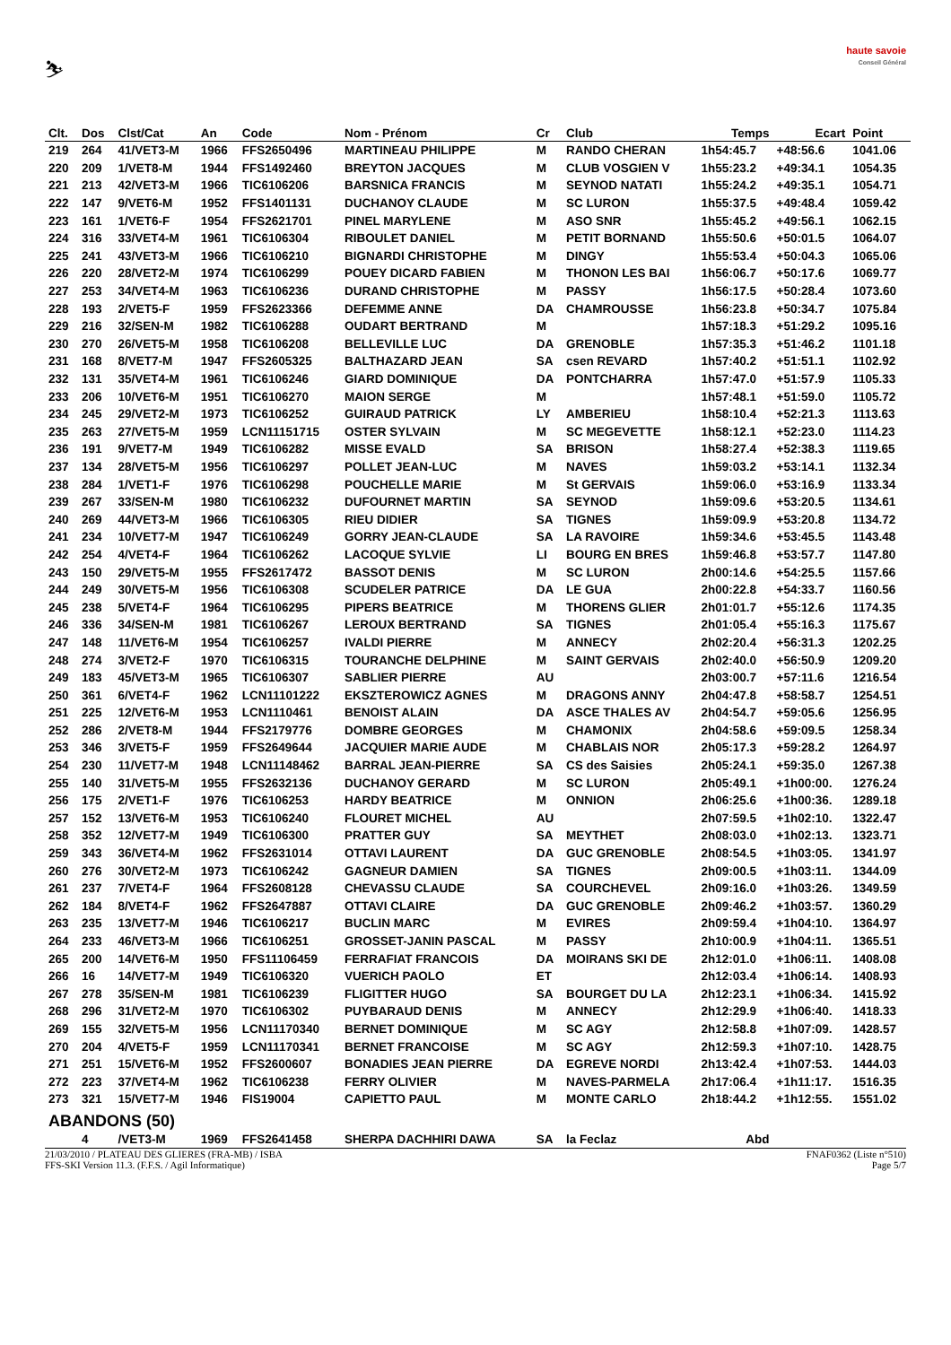⛷
haute savoie
Conseil Général
| Clt. | Dos | Clst/Cat | An | Code | Nom - Prénom | Cr | Club | Temps | Ecart | Point |
| --- | --- | --- | --- | --- | --- | --- | --- | --- | --- | --- |
| 219 | 264 | 41/VET3-M | 1966 | FFS2650496 | MARTINEAU PHILIPPE | M | RANDO CHERAN | 1h54:45.7 | +48:56.6 | 1041.06 |
| 220 | 209 | 1/VET8-M | 1944 | FFS1492460 | BREYTON JACQUES | M | CLUB VOSGIEN V | 1h55:23.2 | +49:34.1 | 1054.35 |
| 221 | 213 | 42/VET3-M | 1966 | TIC6106206 | BARSNICA FRANCIS | M | SEYNOD NATATI | 1h55:24.2 | +49:35.1 | 1054.71 |
| 222 | 147 | 9/VET6-M | 1952 | FFS1401131 | DUCHANOY CLAUDE | M | SC LURON | 1h55:37.5 | +49:48.4 | 1059.42 |
| 223 | 161 | 1/VET6-F | 1954 | FFS2621701 | PINEL MARYLENE | M | ASO SNR | 1h55:45.2 | +49:56.1 | 1062.15 |
| 224 | 316 | 33/VET4-M | 1961 | TIC6106304 | RIBOULET DANIEL | M | PETIT BORNAND | 1h55:50.6 | +50:01.5 | 1064.07 |
| 225 | 241 | 43/VET3-M | 1966 | TIC6106210 | BIGNARDI CHRISTOPHE | M | DINGY | 1h55:53.4 | +50:04.3 | 1065.06 |
| 226 | 220 | 28/VET2-M | 1974 | TIC6106299 | POUEY DICARD FABIEN | M | THONON LES BAI | 1h56:06.7 | +50:17.6 | 1069.77 |
| 227 | 253 | 34/VET4-M | 1963 | TIC6106236 | DURAND CHRISTOPHE | M | PASSY | 1h56:17.5 | +50:28.4 | 1073.60 |
| 228 | 193 | 2/VET5-F | 1959 | FFS2623366 | DEFEMME ANNE | DA | CHAMROUSSE | 1h56:23.8 | +50:34.7 | 1075.84 |
| 229 | 216 | 32/SEN-M | 1982 | TIC6106288 | OUDART BERTRAND | M | | 1h57:18.3 | +51:29.2 | 1095.16 |
| 230 | 270 | 26/VET5-M | 1958 | TIC6106208 | BELLEVILLE LUC | DA | GRENOBLE | 1h57:35.3 | +51:46.2 | 1101.18 |
| 231 | 168 | 8/VET7-M | 1947 | FFS2605325 | BALTHAZARD JEAN | SA | csen REVARD | 1h57:40.2 | +51:51.1 | 1102.92 |
| 232 | 131 | 35/VET4-M | 1961 | TIC6106246 | GIARD DOMINIQUE | DA | PONTCHARRA | 1h57:47.0 | +51:57.9 | 1105.33 |
| 233 | 206 | 10/VET6-M | 1951 | TIC6106270 | MAION SERGE | M | | 1h57:48.1 | +51:59.0 | 1105.72 |
| 234 | 245 | 29/VET2-M | 1973 | TIC6106252 | GUIRAUD PATRICK | LY | AMBERIEU | 1h58:10.4 | +52:21.3 | 1113.63 |
| 235 | 263 | 27/VET5-M | 1959 | LCN11151715 | OSTER SYLVAIN | M | SC MEGEVETTE | 1h58:12.1 | +52:23.0 | 1114.23 |
| 236 | 191 | 9/VET7-M | 1949 | TIC6106282 | MISSE EVALD | SA | BRISON | 1h58:27.4 | +52:38.3 | 1119.65 |
| 237 | 134 | 28/VET5-M | 1956 | TIC6106297 | POLLET JEAN-LUC | M | NAVES | 1h59:03.2 | +53:14.1 | 1132.34 |
| 238 | 284 | 1/VET1-F | 1976 | TIC6106298 | POUCHELLE MARIE | M | St GERVAIS | 1h59:06.0 | +53:16.9 | 1133.34 |
| 239 | 267 | 33/SEN-M | 1980 | TIC6106232 | DUFOURNET MARTIN | SA | SEYNOD | 1h59:09.6 | +53:20.5 | 1134.61 |
| 240 | 269 | 44/VET3-M | 1966 | TIC6106305 | RIEU DIDIER | SA | TIGNES | 1h59:09.9 | +53:20.8 | 1134.72 |
| 241 | 234 | 10/VET7-M | 1947 | TIC6106249 | GORRY JEAN-CLAUDE | SA | LA RAVOIRE | 1h59:34.6 | +53:45.5 | 1143.48 |
| 242 | 254 | 4/VET4-F | 1964 | TIC6106262 | LACOQUE SYLVIE | LI | BOURG EN BRES | 1h59:46.8 | +53:57.7 | 1147.80 |
| 243 | 150 | 29/VET5-M | 1955 | FFS2617472 | BASSOT DENIS | M | SC LURON | 2h00:14.6 | +54:25.5 | 1157.66 |
| 244 | 249 | 30/VET5-M | 1956 | TIC6106308 | SCUDELER PATRICE | DA | LE GUA | 2h00:22.8 | +54:33.7 | 1160.56 |
| 245 | 238 | 5/VET4-F | 1964 | TIC6106295 | PIPERS BEATRICE | M | THORENS GLIER | 2h01:01.7 | +55:12.6 | 1174.35 |
| 246 | 336 | 34/SEN-M | 1981 | TIC6106267 | LEROUX BERTRAND | SA | TIGNES | 2h01:05.4 | +55:16.3 | 1175.67 |
| 247 | 148 | 11/VET6-M | 1954 | TIC6106257 | IVALDI PIERRE | M | ANNECY | 2h02:20.4 | +56:31.3 | 1202.25 |
| 248 | 274 | 3/VET2-F | 1970 | TIC6106315 | TOURANCHE DELPHINE | M | SAINT GERVAIS | 2h02:40.0 | +56:50.9 | 1209.20 |
| 249 | 183 | 45/VET3-M | 1965 | TIC6106307 | SABLIER PIERRE | AU | | 2h03:00.7 | +57:11.6 | 1216.54 |
| 250 | 361 | 6/VET4-F | 1962 | LCN11101222 | EKSZTEROWICZ AGNES | M | DRAGONS ANNY | 2h04:47.8 | +58:58.7 | 1254.51 |
| 251 | 225 | 12/VET6-M | 1953 | LCN1110461 | BENOIST ALAIN | DA | ASCE THALES AV | 2h04:54.7 | +59:05.6 | 1256.95 |
| 252 | 286 | 2/VET8-M | 1944 | FFS2179776 | DOMBRE GEORGES | M | CHAMONIX | 2h04:58.6 | +59:09.5 | 1258.34 |
| 253 | 346 | 3/VET5-F | 1959 | FFS2649644 | JACQUIER MARIE AUDE | M | CHABLAIS NOR | 2h05:17.3 | +59:28.2 | 1264.97 |
| 254 | 230 | 11/VET7-M | 1948 | LCN11148462 | BARRAL JEAN-PIERRE | SA | CS des Saisies | 2h05:24.1 | +59:35.0 | 1267.38 |
| 255 | 140 | 31/VET5-M | 1955 | FFS2632136 | DUCHANOY GERARD | M | SC LURON | 2h05:49.1 | +1h00:00. | 1276.24 |
| 256 | 175 | 2/VET1-F | 1976 | TIC6106253 | HARDY BEATRICE | M | ONNION | 2h06:25.6 | +1h00:36. | 1289.18 |
| 257 | 152 | 13/VET6-M | 1953 | TIC6106240 | FLOURET MICHEL | AU | | 2h07:59.5 | +1h02:10. | 1322.47 |
| 258 | 352 | 12/VET7-M | 1949 | TIC6106300 | PRATTER GUY | SA | MEYTHET | 2h08:03.0 | +1h02:13. | 1323.71 |
| 259 | 343 | 36/VET4-M | 1962 | FFS2631014 | OTTAVI LAURENT | DA | GUC GRENOBLE | 2h08:54.5 | +1h03:05. | 1341.97 |
| 260 | 276 | 30/VET2-M | 1973 | TIC6106242 | GAGNEUR DAMIEN | SA | TIGNES | 2h09:00.5 | +1h03:11. | 1344.09 |
| 261 | 237 | 7/VET4-F | 1964 | FFS2608128 | CHEVASSU CLAUDE | SA | COURCHEVEL | 2h09:16.0 | +1h03:26. | 1349.59 |
| 262 | 184 | 8/VET4-F | 1962 | FFS2647887 | OTTAVI CLAIRE | DA | GUC GRENOBLE | 2h09:46.2 | +1h03:57. | 1360.29 |
| 263 | 235 | 13/VET7-M | 1946 | TIC6106217 | BUCLIN MARC | M | EVIRES | 2h09:59.4 | +1h04:10. | 1364.97 |
| 264 | 233 | 46/VET3-M | 1966 | TIC6106251 | GROSSET-JANIN PASCAL | M | PASSY | 2h10:00.9 | +1h04:11. | 1365.51 |
| 265 | 200 | 14/VET6-M | 1950 | FFS11106459 | FERRAFIAT FRANCOIS | DA | MOIRANS SKI DE | 2h12:01.0 | +1h06:11. | 1408.08 |
| 266 | 16 | 14/VET7-M | 1949 | TIC6106320 | VUERICH PAOLO | ET | | 2h12:03.4 | +1h06:14. | 1408.93 |
| 267 | 278 | 35/SEN-M | 1981 | TIC6106239 | FLIGITTER HUGO | SA | BOURGET DU LA | 2h12:23.1 | +1h06:34. | 1415.92 |
| 268 | 296 | 31/VET2-M | 1970 | TIC6106302 | PUYBARAUD DENIS | M | ANNECY | 2h12:29.9 | +1h06:40. | 1418.33 |
| 269 | 155 | 32/VET5-M | 1956 | LCN11170340 | BERNET DOMINIQUE | M | SC AGY | 2h12:58.8 | +1h07:09. | 1428.57 |
| 270 | 204 | 4/VET5-F | 1959 | LCN11170341 | BERNET FRANCOISE | M | SC AGY | 2h12:59.3 | +1h07:10. | 1428.75 |
| 271 | 251 | 15/VET6-M | 1952 | FFS2600607 | BONADIES JEAN PIERRE | DA | EGREVE NORDI | 2h13:42.4 | +1h07:53. | 1444.03 |
| 272 | 223 | 37/VET4-M | 1962 | TIC6106238 | FERRY OLIVIER | M | NAVES-PARMELA | 2h17:06.4 | +1h11:17. | 1516.35 |
| 273 | 321 | 15/VET7-M | 1946 | FIS19004 | CAPIETTO PAUL | M | MONTE CARLO | 2h18:44.2 | +1h12:55. | 1551.02 |
| ABANDONS (50) | | | | | | | | | | |
| | 4 | /VET3-M | 1969 | FFS2641458 | SHERPA DACHHIRI DAWA | SA | la Feclaz | Abd | | |
21/03/2010 / PLATEAU DES GLIERES (FRA-MB) / ISBA FNAF0362 (Liste n°510)
FFS-SKI Version 11.3. (F.F.S. / Agil Informatique) Page 5/7